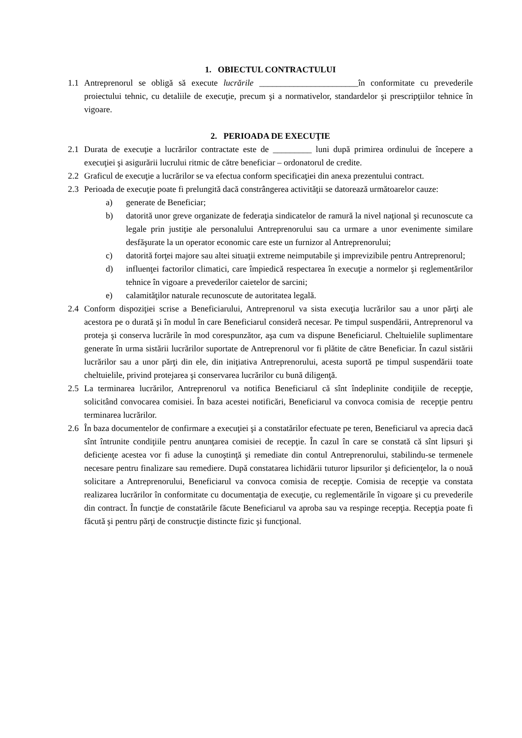1. OBIECTUL CONTRACTULUI
1.1 Antreprenorul se obligă să execute lucrările _______________________în conformitate cu prevederile proiectului tehnic, cu detaliile de execuţie, precum şi a normativelor, standardelor şi prescripţiilor tehnice în vigoare.
2. PERIOADA DE EXECUŢIE
2.1 Durata de execuţie a lucrărilor contractate este de _________ luni după primirea ordinului de începere a execuţiei şi asigurării lucrului ritmic de către beneficiar – ordonatorul de credite.
2.2 Graficul de execuţie a lucrărilor se va efectua conform specificaţiei din anexa prezentului contract.
2.3 Perioada de execuţie poate fi prelungită dacă constrângerea activităţii se datorează următoarelor cauze:
a) generate de Beneficiar;
b) datorită unor greve organizate de federaţia sindicatelor de ramură la nivel naţional şi recunoscute ca legale prin justiţie ale personalului Antreprenorului sau ca urmare a unor evenimente similare desfăşurate la un operator economic care este un furnizor al Antreprenorului;
c) datorită forţei majore sau altei situaţii extreme neimputabile şi imprevizibile pentru Antreprenorul;
d) influenţei factorilor climatici, care împiedică respectarea în execuţie a normelor şi reglementărilor tehnice în vigoare a prevederilor caietelor de sarcini;
e) calamităţilor naturale recunoscute de autoritatea legală.
2.4 Conform dispoziţiei scrise a Beneficiarului, Antreprenorul va sista execuţia lucrărilor sau a unor părţi ale acestora pe o durată şi în modul în care Beneficiarul consideră necesar. Pe timpul suspendării, Antreprenorul va proteja şi conserva lucrările în mod corespunzător, aşa cum va dispune Beneficiarul. Cheltuielile suplimentare generate în urma sistării lucrărilor suportate de Antreprenorul vor fi plătite de către Beneficiar. În cazul sistării lucrărilor sau a unor părţi din ele, din iniţiativa Antreprenorului, acesta suportă pe timpul suspendării toate cheltuielile, privind protejarea şi conservarea lucrărilor cu bună diligenţă.
2.5 La terminarea lucrărilor, Antreprenorul va notifica Beneficiarul că sînt îndeplinite condiţiile de recepţie, solicitând convocarea comisiei. În baza acestei notificări, Beneficiarul va convoca comisia de recepţie pentru terminarea lucrărilor.
2.6 În baza documentelor de confirmare a execuţiei şi a constatărilor efectuate pe teren, Beneficiarul va aprecia dacă sînt întrunite condiţiile pentru anunţarea comisiei de recepţie. În cazul în care se constată că sînt lipsuri şi deficienţe acestea vor fi aduse la cunoştinţă şi remediate din contul Antreprenorului, stabilindu-se termenele necesare pentru finalizare sau remediere. După constatarea lichidării tuturor lipsurilor şi deficienţelor, la o nouă solicitare a Antreprenorului, Beneficiarul va convoca comisia de recepţie. Comisia de recepţie va constata realizarea lucrărilor în conformitate cu documentaţia de execuţie, cu reglementările în vigoare şi cu prevederile din contract. În funcţie de constatările făcute Beneficiarul va aproba sau va respinge recepţia. Recepţia poate fi făcută şi pentru părţi de construcţie distincte fizic şi funcţional.